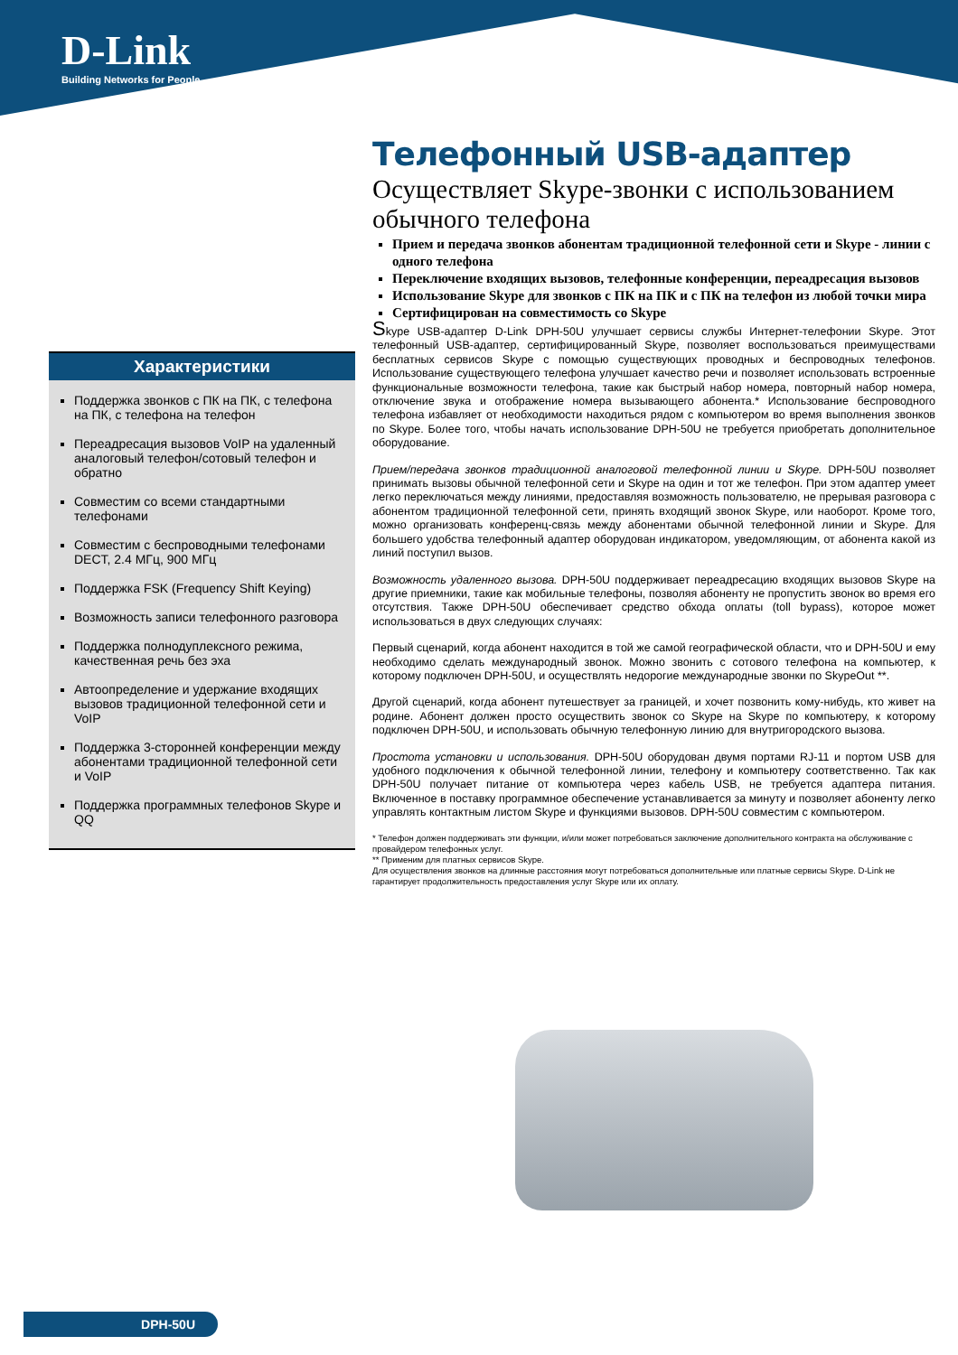D-Link
Building Networks for People
Телефонный USB-адаптер
Осуществляет Skype-звонки с использованием обычного телефона
Прием и передача звонков абонентам традиционной телефонной сети и Skype - линии с одного телефона
Переключение входящих вызовов, телефонные конференции, переадресация вызовов
Использование Skype для звонков с ПК на ПК и с ПК на телефон из любой точки мира
Сертифицирован на совместимость со Skype
Skype USB-адаптер D-Link DPH-50U улучшает сервисы службы Интернет-телефонии Skype. Этот телефонный USB-адаптер, сертифицированный Skype, позволяет воспользоваться преимуществами бесплатных сервисов Skype с помощью существующих проводных и беспроводных телефонов. Использование существующего телефона улучшает качество речи и позволяет использовать встроенные функциональные возможности телефона, такие как быстрый набор номера, повторный набор номера, отключение звука и отображение номера вызывающего абонента.* Использование беспроводного телефона избавляет от необходимости находиться рядом с компьютером во время выполнения звонков по Skype. Более того, чтобы начать использование DPH-50U не требуется приобретать дополнительное оборудование.
Прием/передача звонков традиционной аналоговой телефонной линии и Skype. DPH-50U позволяет принимать вызовы обычной телефонной сети и Skype на один и тот же телефон. При этом адаптер умеет легко переключаться между линиями, предоставляя возможность пользователю, не прерывая разговора с абонентом традиционной телефонной сети, принять входящий звонок Skype, или наоборот. Кроме того, можно организовать конференц-связь между абонентами обычной телефонной линии и Skype. Для большего удобства телефонный адаптер оборудован индикатором, уведомляющим, от абонента какой из линий поступил вызов.
Возможность удаленного вызова. DPH-50U поддерживает переадресацию входящих вызовов Skype на другие приемники, такие как мобильные телефоны, позволяя абоненту не пропустить звонок во время его отсутствия. Также DPH-50U обеспечивает средство обхода оплаты (toll bypass), которое может использоваться в двух следующих случаях:
Первый сценарий, когда абонент находится в той же самой географической области, что и DPH-50U и ему необходимо сделать международный звонок. Можно звонить с сотового телефона на компьютер, к которому подключен DPH-50U, и осуществлять недорогие международные звонки по SkypeOut **.
Другой сценарий, когда абонент путешествует за границей, и хочет позвонить кому-нибудь, кто живет на родине. Абонент должен просто осуществить звонок со Skype на Skype по компьютеру, к которому подключен DPH-50U, и использовать обычную телефонную линию для внутригородского вызова.
Простота установки и использования. DPH-50U оборудован двумя портами RJ-11 и портом USB для удобного подключения к обычной телефонной линии, телефону и компьютеру соответственно. Так как DPH-50U получает питание от компьютера через кабель USB, не требуется адаптера питания. Включенное в поставку программное обеспечение устанавливается за минуту и позволяет абоненту легко управлять контактным листом Skype и функциями вызовов. DPH-50U совместим с компьютером.
* Телефон должен поддерживать эти функции, и/или может потребоваться заключение дополнительного контракта на обслуживание с провайдером телефонных услуг.
** Применим для платных сервисов Skype.
Для осуществления звонков на длинные расстояния могут потребоваться дополнительные или платные сервисы Skype. D-Link не гарантирует продолжительность предоставления услуг Skype или их оплату.
Характеристики
Поддержка звонков с ПК на ПК, с телефона на ПК, с телефона на телефон
Переадресация вызовов VoIP на удаленный аналоговый телефон/сотовый телефон и обратно
Совместим со всеми стандартными телефонами
Совместим с беспроводными телефонами DECT, 2.4 МГц, 900 МГц
Поддержка FSK (Frequency Shift Keying)
Возможность записи телефонного разговора
Поддержка полнодуплексного режима, качественная речь без эха
Автоопределение и удержание входящих вызовов традиционной телефонной сети и VoIP
Поддержка 3-сторонней конференции между абонентами традиционной телефонной сети и VoIP
Поддержка программных телефонов Skype и QQ
DPH-50U